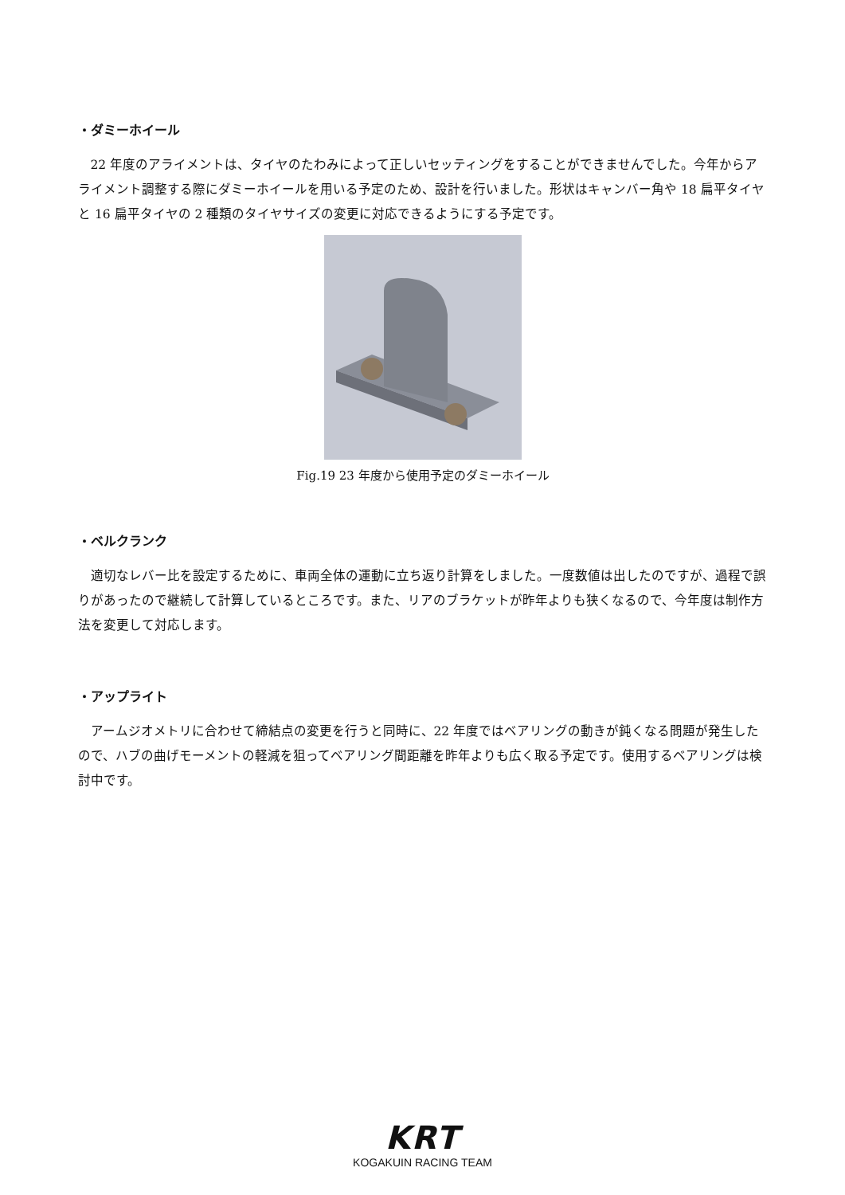・ダミーホイール
22 年度のアライメントは、タイヤのたわみによって正しいセッティングをすることができませんでした。今年からアライメント調整する際にダミーホイールを用いる予定のため、設計を行いました。形状はキャンバー角や 18 扁平タイヤと 16 扁平タイヤの 2 種類のタイヤサイズの変更に対応できるようにする予定です。
Fig.19 23 年度から使用予定のダミーホイール
・ベルクランク
適切なレバー比を設定するために、車両全体の運動に立ち返り計算をしました。一度数値は出したのですが、過程で誤りがあったので継続して計算しているところです。また、リアのブラケットが昨年よりも狭くなるので、今年度は制作方法を変更して対応します。
・アップライト
アームジオメトリに合わせて締結点の変更を行うと同時に、22 年度ではベアリングの動きが鈍くなる問題が発生したので、ハブの曲げモーメントの軽減を狙ってベアリング間距離を昨年よりも広く取る予定です。使用するベアリングは検討中です。
KRT
KOGAKUIN RACING TEAM